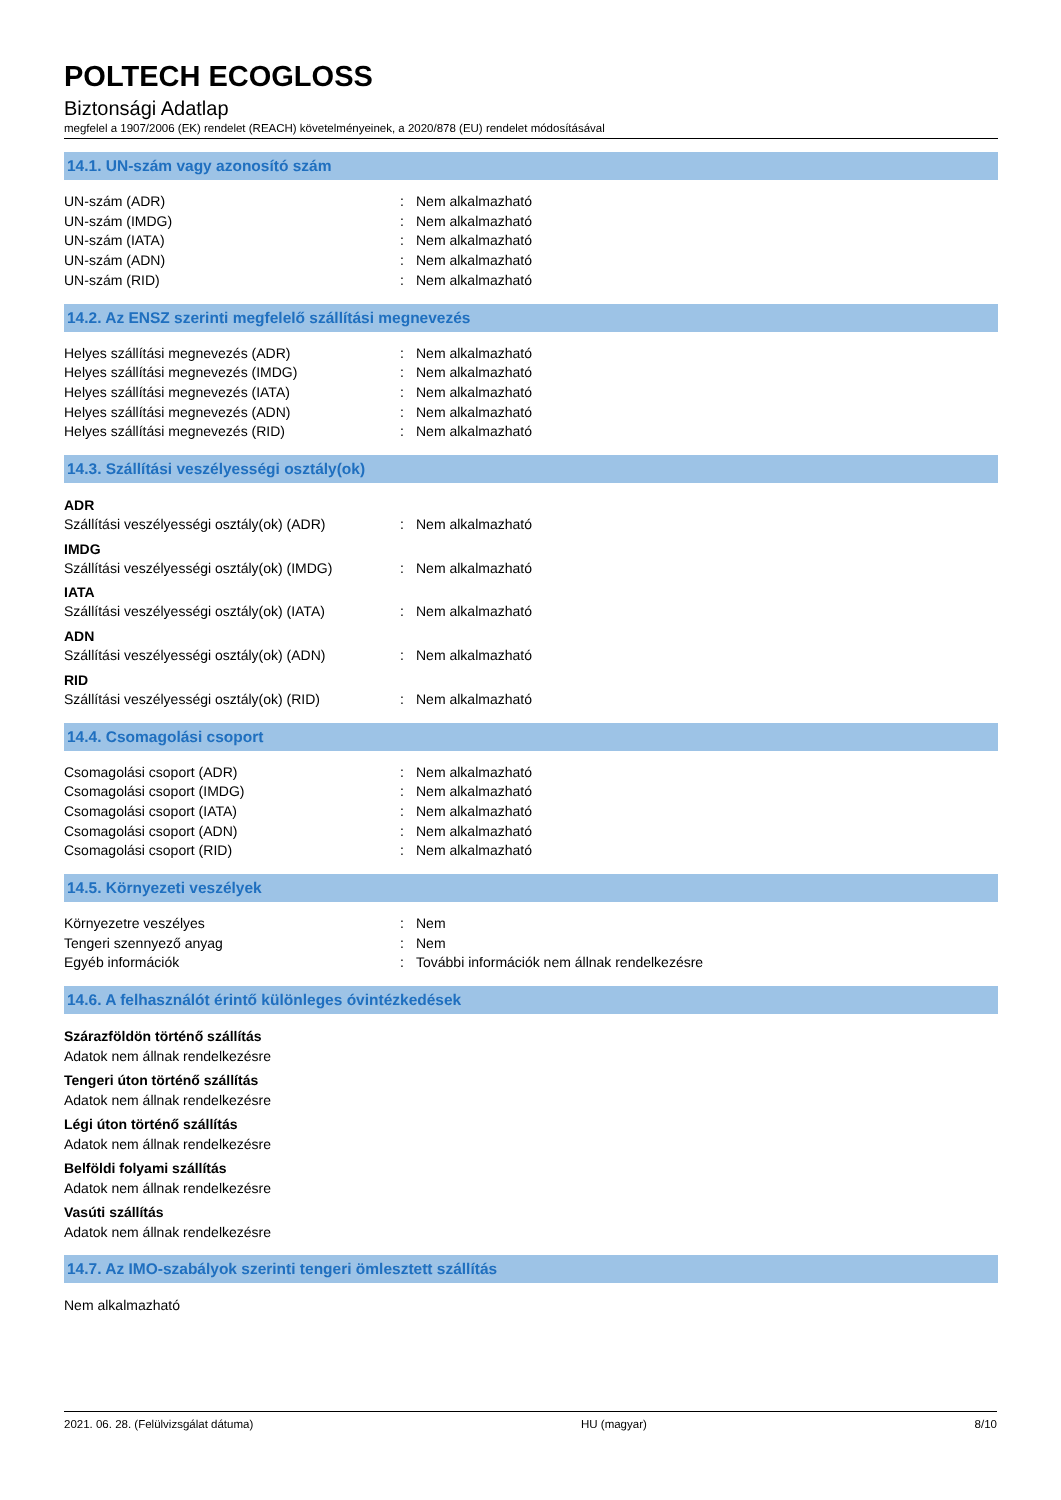POLTECH ECOGLOSS
Biztonsági Adatlap
megfelel a 1907/2006 (EK) rendelet (REACH) követelményeinek, a 2020/878 (EU) rendelet módosításával
14.1. UN-szám vagy azonosító szám
UN-szám (ADR) : Nem alkalmazható
UN-szám (IMDG) : Nem alkalmazható
UN-szám (IATA) : Nem alkalmazható
UN-szám (ADN) : Nem alkalmazható
UN-szám (RID) : Nem alkalmazható
14.2. Az ENSZ szerinti megfelelő szállítási megnevezés
Helyes szállítási megnevezés (ADR) : Nem alkalmazható
Helyes szállítási megnevezés (IMDG) : Nem alkalmazható
Helyes szállítási megnevezés (IATA) : Nem alkalmazható
Helyes szállítási megnevezés (ADN) : Nem alkalmazható
Helyes szállítási megnevezés (RID) : Nem alkalmazható
14.3. Szállítási veszélyességi osztály(ok)
ADR
Szállítási veszélyességi osztály(ok) (ADR)
: Nem alkalmazható
IMDG
Szállítási veszélyességi osztály(ok) (IMDG)
: Nem alkalmazható
IATA
Szállítási veszélyességi osztály(ok) (IATA)
: Nem alkalmazható
ADN
Szállítási veszélyességi osztály(ok) (ADN)
: Nem alkalmazható
RID
Szállítási veszélyességi osztály(ok) (RID)
: Nem alkalmazható
14.4. Csomagolási csoport
Csomagolási csoport (ADR) : Nem alkalmazható
Csomagolási csoport (IMDG) : Nem alkalmazható
Csomagolási csoport (IATA) : Nem alkalmazható
Csomagolási csoport (ADN) : Nem alkalmazható
Csomagolási csoport (RID) : Nem alkalmazható
14.5. Környezeti veszélyek
Környezetre veszélyes : Nem
Tengeri szennyező anyag : Nem
Egyéb információk : További információk nem állnak rendelkezésre
14.6. A felhasználót érintő különleges óvintézkedések
Szárazföldön történő szállítás
Adatok nem állnak rendelkezésre
Tengeri úton történő szállítás
Adatok nem állnak rendelkezésre
Légi úton történő szállítás
Adatok nem állnak rendelkezésre
Belföldi folyami szállítás
Adatok nem állnak rendelkezésre
Vasúti szállítás
Adatok nem állnak rendelkezésre
14.7. Az IMO-szabályok szerinti tengeri ömlesztett szállítás
Nem alkalmazható
2021. 06. 28. (Felülvizsgálat dátuma) HU (magyar) 8/10